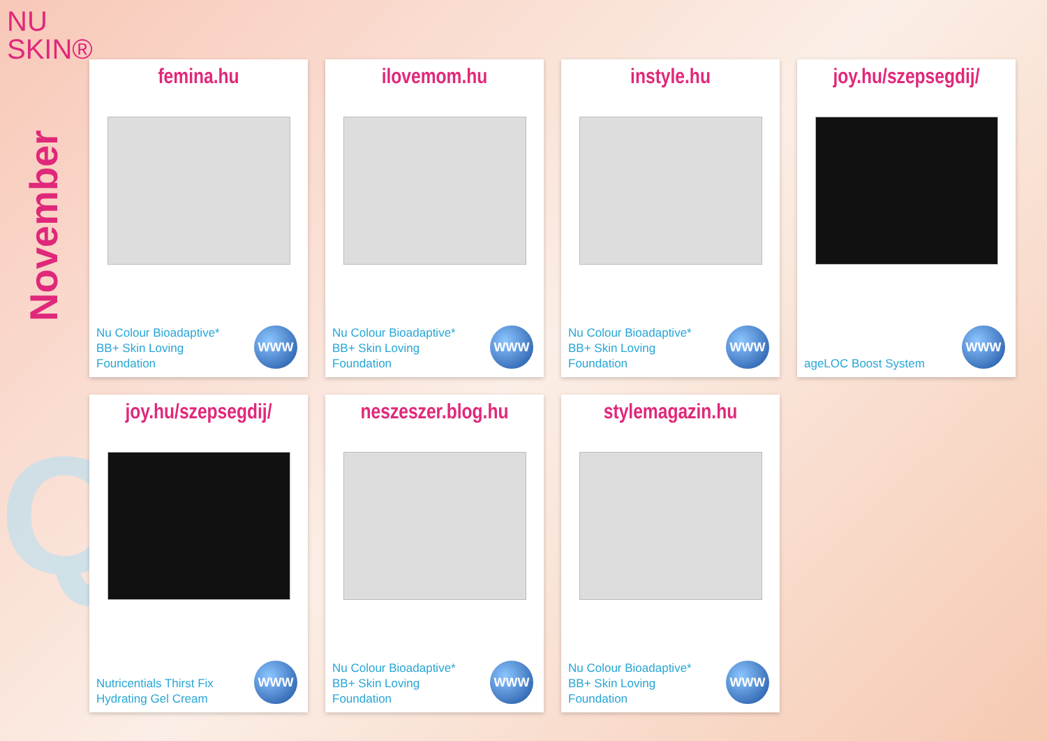NU
SKIN®
November
Q4
femina.hu
Nu Colour Bioadaptive* BB+ Skin Loving Foundation
WWW
ilovemom.hu
Nu Colour Bioadaptive* BB+ Skin Loving Foundation
WWW
instyle.hu
Nu Colour Bioadaptive* BB+ Skin Loving Foundation
WWW
joy.hu/szepsegdij/
ageLOC Boost System WWW
joy.hu/szepsegdij/
Nutricentials Thirst Fix Hydrating Gel Cream
WWW
neszeszer.blog.hu
Nu Colour Bioadaptive* BB+ Skin Loving Foundation
WWW
stylemagazin.hu
Nu Colour Bioadaptive* BB+ Skin Loving Foundation
WWW